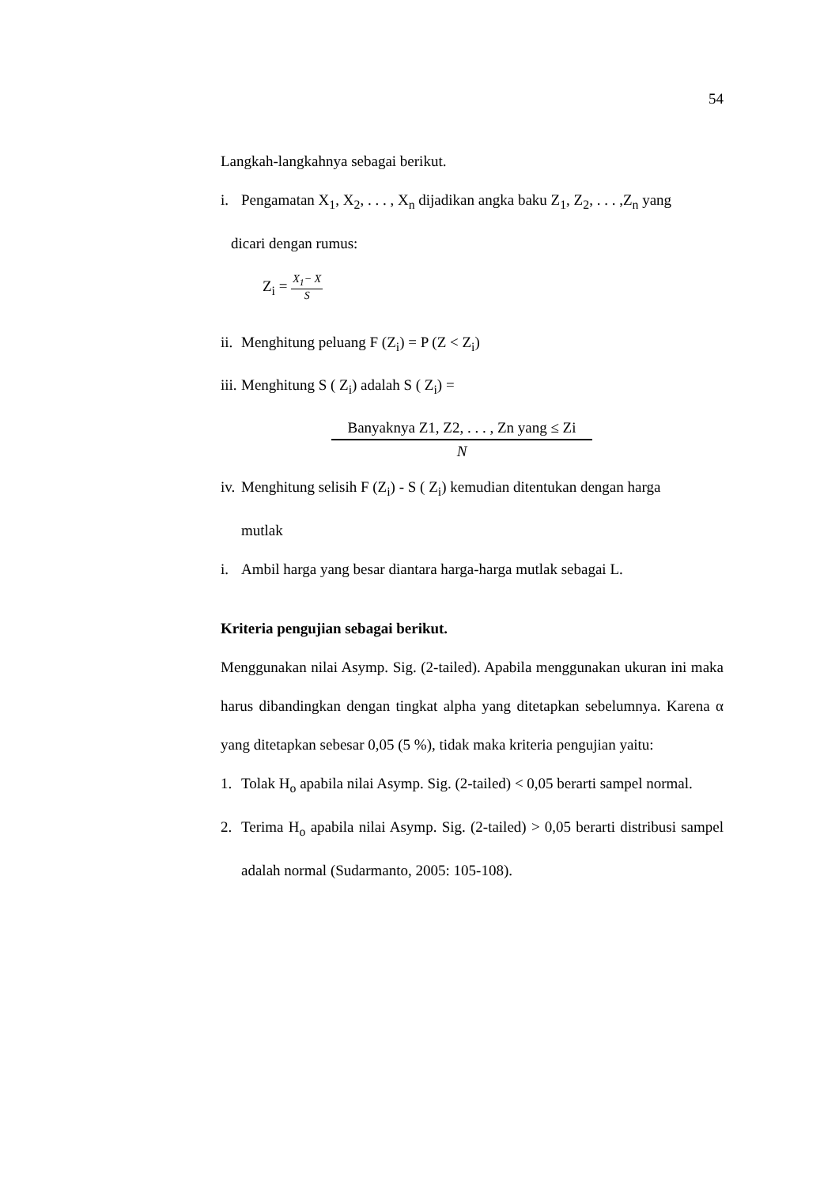54
Langkah-langkahnya sebagai berikut.
i. Pengamatan X<sub>1</sub>, X<sub>2</sub>, . . . , X<sub>n</sub> dijadikan angka baku Z<sub>1</sub>, Z<sub>2</sub>, . . . ,Z<sub>n</sub> yang
dicari dengan rumus:
Z<sub>i</sub> = X<sub>1</sub>− X S
ii. Menghitung peluang F (Z<sub>i</sub>) = P (Z < Z<sub>i</sub>)
iii. Menghitung S ( Z<sub>i</sub>) adalah S ( Z<sub>i</sub>) =
Banyaknya Z1, Z2, . . . , Zn yang ≤ Zi
N
iv. Menghitung selisih F (Z<sub>i</sub>) - S ( Z<sub>i</sub>) kemudian ditentukan dengan harga
mutlak
i. Ambil harga yang besar diantara harga-harga mutlak sebagai L.
Kriteria pengujian sebagai berikut.
Menggunakan nilai Asymp. Sig. (2-tailed). Apabila menggunakan ukuran ini maka harus dibandingkan dengan tingkat alpha yang ditetapkan sebelumnya. Karena α yang ditetapkan sebesar 0,05 (5 %), tidak maka kriteria pengujian yaitu:
1. Tolak H<sub>o</sub> apabila nilai Asymp. Sig. (2-tailed) < 0,05 berarti sampel normal.
2. Terima H<sub>o</sub> apabila nilai Asymp. Sig. (2-tailed) > 0,05 berarti distribusi sampel adalah normal (Sudarmanto, 2005: 105-108).